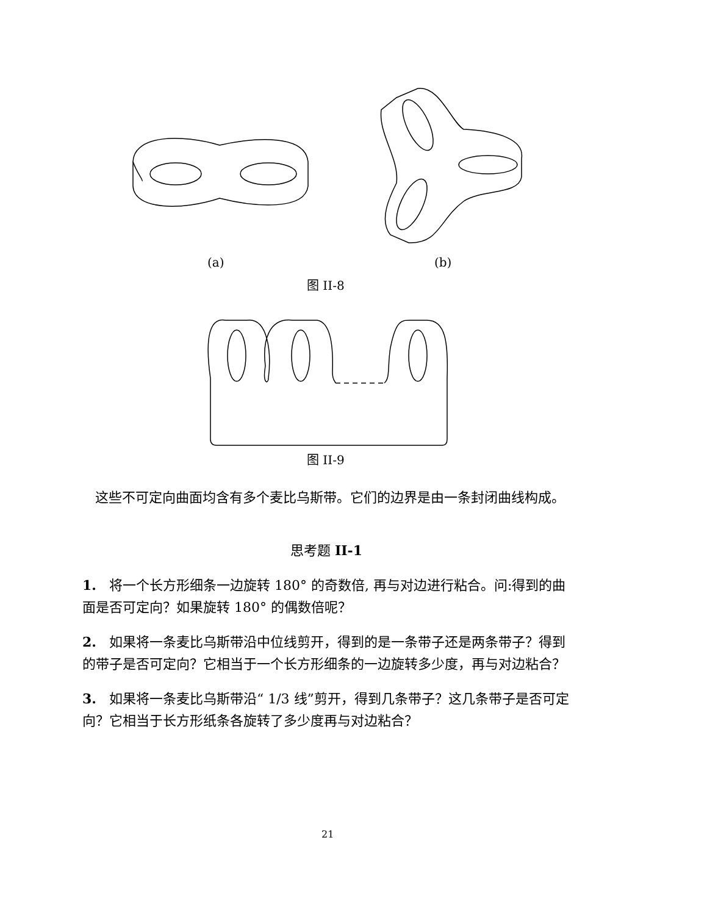(a) (b)
图 II-8
图 II-9
这些不可定向曲面均含有多个麦比乌斯带。它们的边界是由一条封闭曲线构成。
思考题 II-1
1. 将一个长方形细条一边旋转 180° 的奇数倍, 再与对边进行粘合。问:得到的曲面是否可定向？如果旋转 180° 的偶数倍呢？
2. 如果将一条麦比乌斯带沿中位线剪开，得到的是一条带子还是两条带子？得到的带子是否可定向？它相当于一个长方形细条的一边旋转多少度，再与对边粘合？
3. 如果将一条麦比乌斯带沿“ 1/3 线”剪开，得到几条带子？这几条带子是否可定向？它相当于长方形纸条各旋转了多少度再与对边粘合？
21